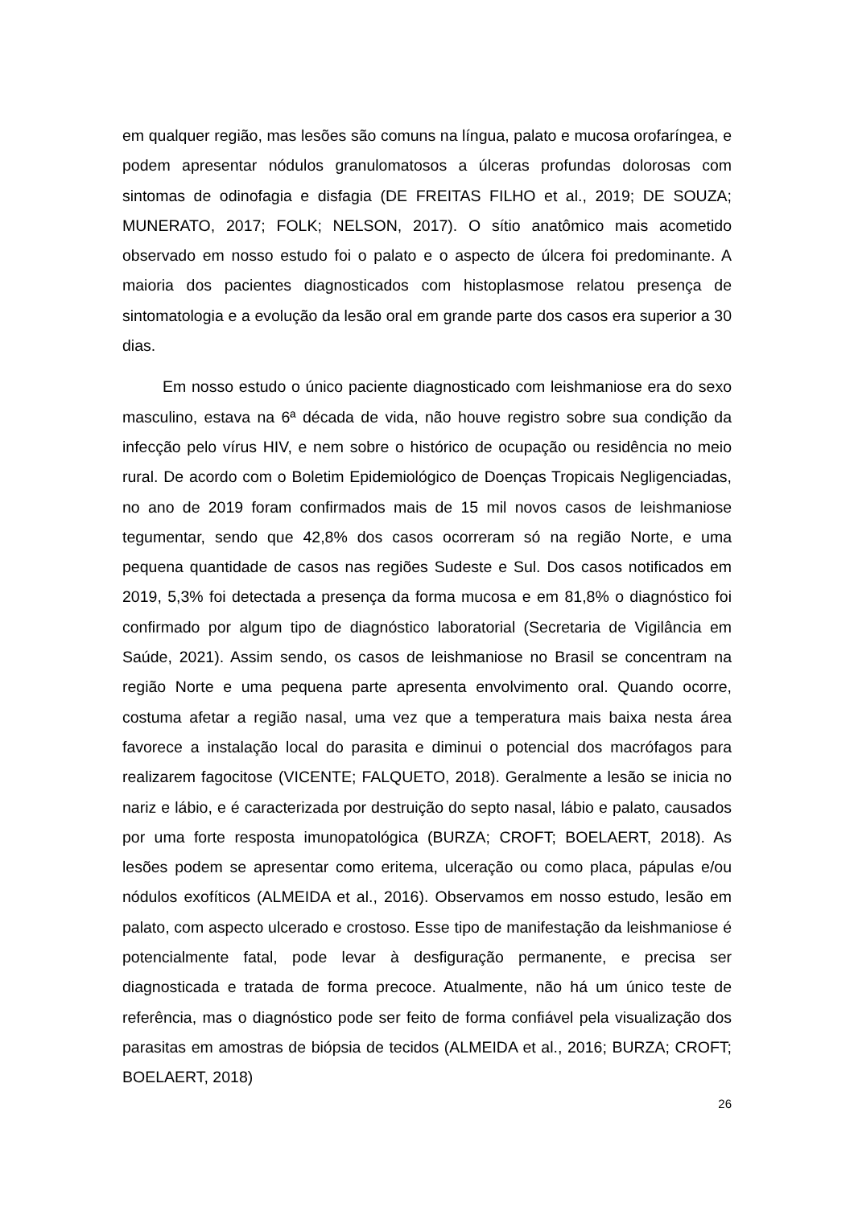em qualquer região, mas lesões são comuns na língua, palato e mucosa orofaríngea, e podem apresentar nódulos granulomatosos a úlceras profundas dolorosas com sintomas de odinofagia e disfagia (DE FREITAS FILHO et al., 2019; DE SOUZA; MUNERATO, 2017; FOLK; NELSON, 2017). O sítio anatômico mais acometido observado em nosso estudo foi o palato e o aspecto de úlcera foi predominante. A maioria dos pacientes diagnosticados com histoplasmose relatou presença de sintomatologia e a evolução da lesão oral em grande parte dos casos era superior a 30 dias.
Em nosso estudo o único paciente diagnosticado com leishmaniose era do sexo masculino, estava na 6ª década de vida, não houve registro sobre sua condição da infecção pelo vírus HIV, e nem sobre o histórico de ocupação ou residência no meio rural. De acordo com o Boletim Epidemiológico de Doenças Tropicais Negligenciadas, no ano de 2019 foram confirmados mais de 15 mil novos casos de leishmaniose tegumentar, sendo que 42,8% dos casos ocorreram só na região Norte, e uma pequena quantidade de casos nas regiões Sudeste e Sul. Dos casos notificados em 2019, 5,3% foi detectada a presença da forma mucosa e em 81,8% o diagnóstico foi confirmado por algum tipo de diagnóstico laboratorial (Secretaria de Vigilância em Saúde, 2021). Assim sendo, os casos de leishmaniose no Brasil se concentram na região Norte e uma pequena parte apresenta envolvimento oral. Quando ocorre, costuma afetar a região nasal, uma vez que a temperatura mais baixa nesta área favorece a instalação local do parasita e diminui o potencial dos macrófagos para realizarem fagocitose (VICENTE; FALQUETO, 2018). Geralmente a lesão se inicia no nariz e lábio, e é caracterizada por destruição do septo nasal, lábio e palato, causados por uma forte resposta imunopatológica (BURZA; CROFT; BOELAERT, 2018). As lesões podem se apresentar como eritema, ulceração ou como placa, pápulas e/ou nódulos exofíticos (ALMEIDA et al., 2016). Observamos em nosso estudo, lesão em palato, com aspecto ulcerado e crostoso. Esse tipo de manifestação da leishmaniose é potencialmente fatal, pode levar à desfiguração permanente, e precisa ser diagnosticada e tratada de forma precoce. Atualmente, não há um único teste de referência, mas o diagnóstico pode ser feito de forma confiável pela visualização dos parasitas em amostras de biópsia de tecidos (ALMEIDA et al., 2016; BURZA; CROFT; BOELAERT, 2018)
26